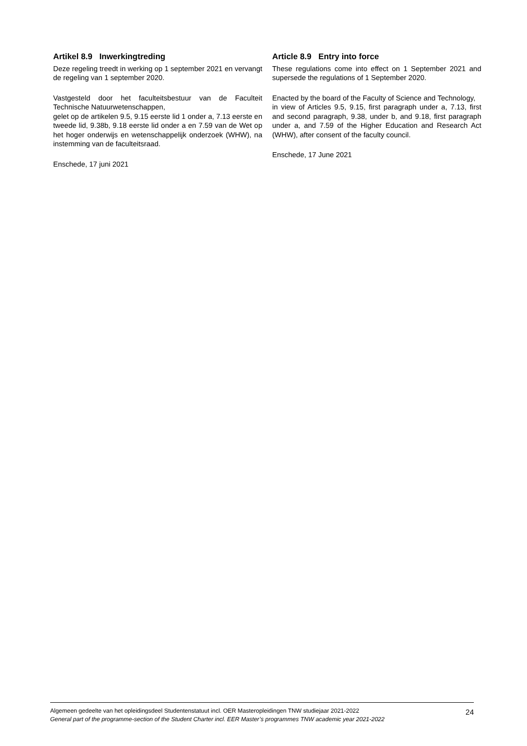Artikel 8.9 Inwerkingtreding
Deze regeling treedt in werking op 1 september 2021 en vervangt de regeling van 1 september 2020.
Vastgesteld door het faculteitsbestuur van de Faculteit Technische Natuurwetenschappen,
gelet op de artikelen 9.5, 9.15 eerste lid 1 onder a, 7.13 eerste en tweede lid, 9.38b, 9.18 eerste lid onder a en 7.59 van de Wet op het hoger onderwijs en wetenschappelijk onderzoek (WHW), na instemming van de faculteitsraad.
Enschede, 17 juni 2021
Article 8.9 Entry into force
These regulations come into effect on 1 September 2021 and supersede the regulations of 1 September 2020.
Enacted by the board of the Faculty of Science and Technology,
in view of Articles 9.5, 9.15, first paragraph under a, 7.13, first and second paragraph, 9.38, under b, and 9.18, first paragraph under a, and 7.59 of the Higher Education and Research Act (WHW), after consent of the faculty council.
Enschede, 17 June 2021
24 Algemeen gedeelte van het opleidingsdeel Studentenstatuut incl. OER Masteropleidingen TNW studiejaar 2021-2022
General part of the programme-section of the Student Charter incl. EER Master’s programmes TNW academic year 2021-2022